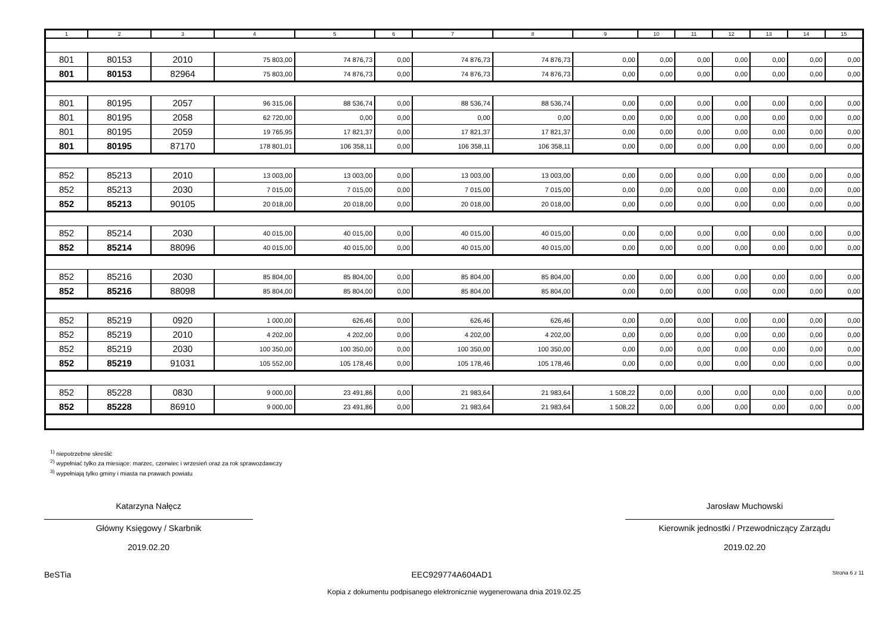| 1 | 2 | 3 | 4 | 5 | 6 | 7 | 8 | 9 | 10 | 11 | 12 | 13 | 14 | 15 |
| --- | --- | --- | --- | --- | --- | --- | --- | --- | --- | --- | --- | --- | --- | --- |
| 801 | 80153 | 2010 | 75 803,00 | 74 876,73 | 0,00 | 74 876,73 | 74 876,73 | 0,00 | 0,00 | 0,00 | 0,00 | 0,00 | 0,00 | 0,00 |
| 801 | 80153 | 82964 | 75 803,00 | 74 876,73 | 0,00 | 74 876,73 | 74 876,73 | 0,00 | 0,00 | 0,00 | 0,00 | 0,00 | 0,00 | 0,00 |
| 801 | 80195 | 2057 | 96 315,06 | 88 536,74 | 0,00 | 88 536,74 | 88 536,74 | 0,00 | 0,00 | 0,00 | 0,00 | 0,00 | 0,00 | 0,00 |
| 801 | 80195 | 2058 | 62 720,00 | 0,00 | 0,00 | 0,00 | 0,00 | 0,00 | 0,00 | 0,00 | 0,00 | 0,00 | 0,00 | 0,00 |
| 801 | 80195 | 2059 | 19 765,95 | 17 821,37 | 0,00 | 17 821,37 | 17 821,37 | 0,00 | 0,00 | 0,00 | 0,00 | 0,00 | 0,00 | 0,00 |
| 801 | 80195 | 87170 | 178 801,01 | 106 358,11 | 0,00 | 106 358,11 | 106 358,11 | 0,00 | 0,00 | 0,00 | 0,00 | 0,00 | 0,00 | 0,00 |
| 852 | 85213 | 2010 | 13 003,00 | 13 003,00 | 0,00 | 13 003,00 | 13 003,00 | 0,00 | 0,00 | 0,00 | 0,00 | 0,00 | 0,00 | 0,00 |
| 852 | 85213 | 2030 | 7 015,00 | 7 015,00 | 0,00 | 7 015,00 | 7 015,00 | 0,00 | 0,00 | 0,00 | 0,00 | 0,00 | 0,00 | 0,00 |
| 852 | 85213 | 90105 | 20 018,00 | 20 018,00 | 0,00 | 20 018,00 | 20 018,00 | 0,00 | 0,00 | 0,00 | 0,00 | 0,00 | 0,00 | 0,00 |
| 852 | 85214 | 2030 | 40 015,00 | 40 015,00 | 0,00 | 40 015,00 | 40 015,00 | 0,00 | 0,00 | 0,00 | 0,00 | 0,00 | 0,00 | 0,00 |
| 852 | 85214 | 88096 | 40 015,00 | 40 015,00 | 0,00 | 40 015,00 | 40 015,00 | 0,00 | 0,00 | 0,00 | 0,00 | 0,00 | 0,00 | 0,00 |
| 852 | 85216 | 2030 | 85 804,00 | 85 804,00 | 0,00 | 85 804,00 | 85 804,00 | 0,00 | 0,00 | 0,00 | 0,00 | 0,00 | 0,00 | 0,00 |
| 852 | 85216 | 88098 | 85 804,00 | 85 804,00 | 0,00 | 85 804,00 | 85 804,00 | 0,00 | 0,00 | 0,00 | 0,00 | 0,00 | 0,00 | 0,00 |
| 852 | 85219 | 0920 | 1 000,00 | 626,46 | 0,00 | 626,46 | 626,46 | 0,00 | 0,00 | 0,00 | 0,00 | 0,00 | 0,00 | 0,00 |
| 852 | 85219 | 2010 | 4 202,00 | 4 202,00 | 0,00 | 4 202,00 | 4 202,00 | 0,00 | 0,00 | 0,00 | 0,00 | 0,00 | 0,00 | 0,00 |
| 852 | 85219 | 2030 | 100 350,00 | 100 350,00 | 0,00 | 100 350,00 | 100 350,00 | 0,00 | 0,00 | 0,00 | 0,00 | 0,00 | 0,00 | 0,00 |
| 852 | 85219 | 91031 | 105 552,00 | 105 178,46 | 0,00 | 105 178,46 | 105 178,46 | 0,00 | 0,00 | 0,00 | 0,00 | 0,00 | 0,00 | 0,00 |
| 852 | 85228 | 0830 | 9 000,00 | 23 491,86 | 0,00 | 21 983,64 | 21 983,64 | 1 508,22 | 0,00 | 0,00 | 0,00 | 0,00 | 0,00 | 0,00 |
| 852 | 85228 | 86910 | 9 000,00 | 23 491,86 | 0,00 | 21 983,64 | 21 983,64 | 1 508,22 | 0,00 | 0,00 | 0,00 | 0,00 | 0,00 | 0,00 |
<sup>1)</sup> niepotrzebne skreślić
<sup>2)</sup> wypełniać tylko za miesiące: marzec, czerwiec i wrzesień oraz za rok sprawozdawczy
<sup>3)</sup> wypełniają tylko gminy i miasta na prawach powiatu
Katarzyna Nałęcz
Główny Księgowy / Skarbnik
2019.02.20
Jarosław Muchowski
Kierownik jednostki / Przewodniczący Zarządu
2019.02.20
BeSTia EEC929774A604AD1 Strona 6 z 11
Kopia z dokumentu podpisanego elektronicznie wygenerowana dnia 2019.02.25